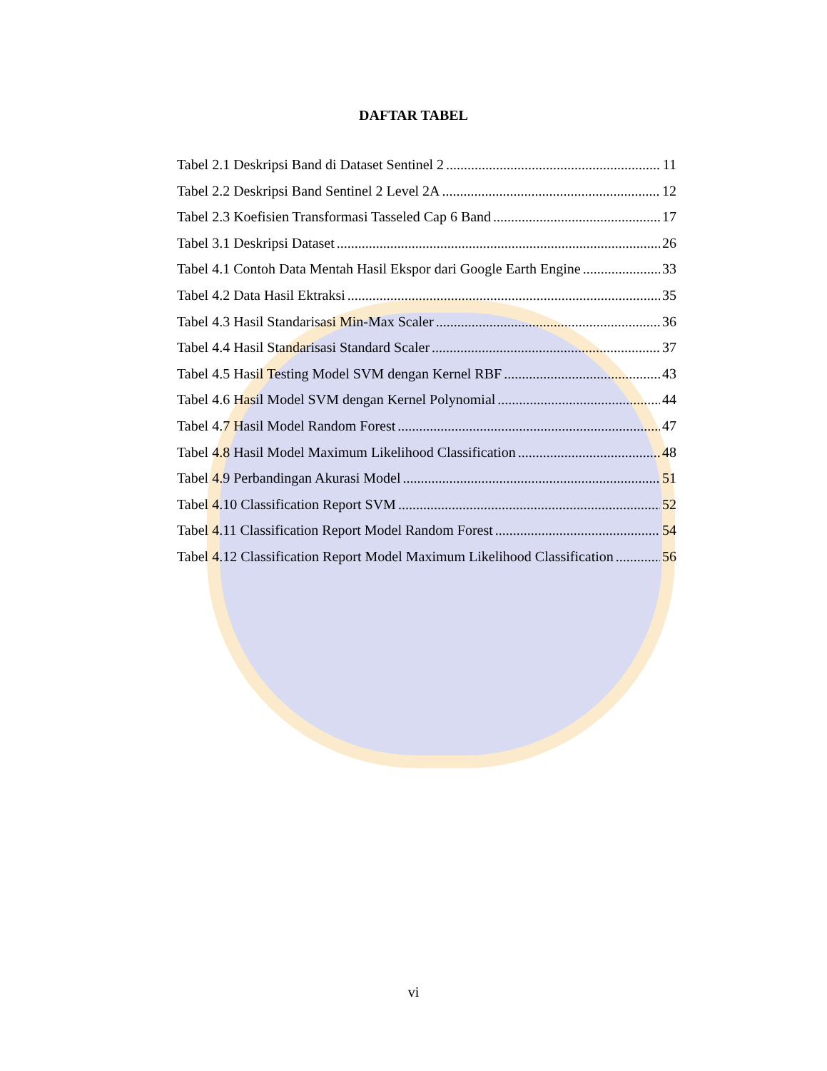DAFTAR TABEL
Tabel 2.1 Deskripsi Band di Dataset Sentinel 2 11
Tabel 2.2 Deskripsi Band Sentinel 2 Level 2A 12
Tabel 2.3 Koefisien Transformasi Tasseled Cap 6 Band 17
Tabel 3.1 Deskripsi Dataset 26
Tabel 4.1 Contoh Data Mentah Hasil Ekspor dari Google Earth Engine 33
Tabel 4.2 Data Hasil Ektraksi 35
Tabel 4.3 Hasil Standarisasi Min-Max Scaler 36
Tabel 4.4 Hasil Standarisasi Standard Scaler 37
Tabel 4.5 Hasil Testing Model SVM dengan Kernel RBF 43
Tabel 4.6 Hasil Model SVM dengan Kernel Polynomial 44
Tabel 4.7 Hasil Model Random Forest 47
Tabel 4.8 Hasil Model Maximum Likelihood Classification 48
Tabel 4.9 Perbandingan Akurasi Model 51
Tabel 4.10 Classification Report SVM 52
Tabel 4.11 Classification Report Model Random Forest 54
Tabel 4.12 Classification Report Model Maximum Likelihood Classification 56
vi